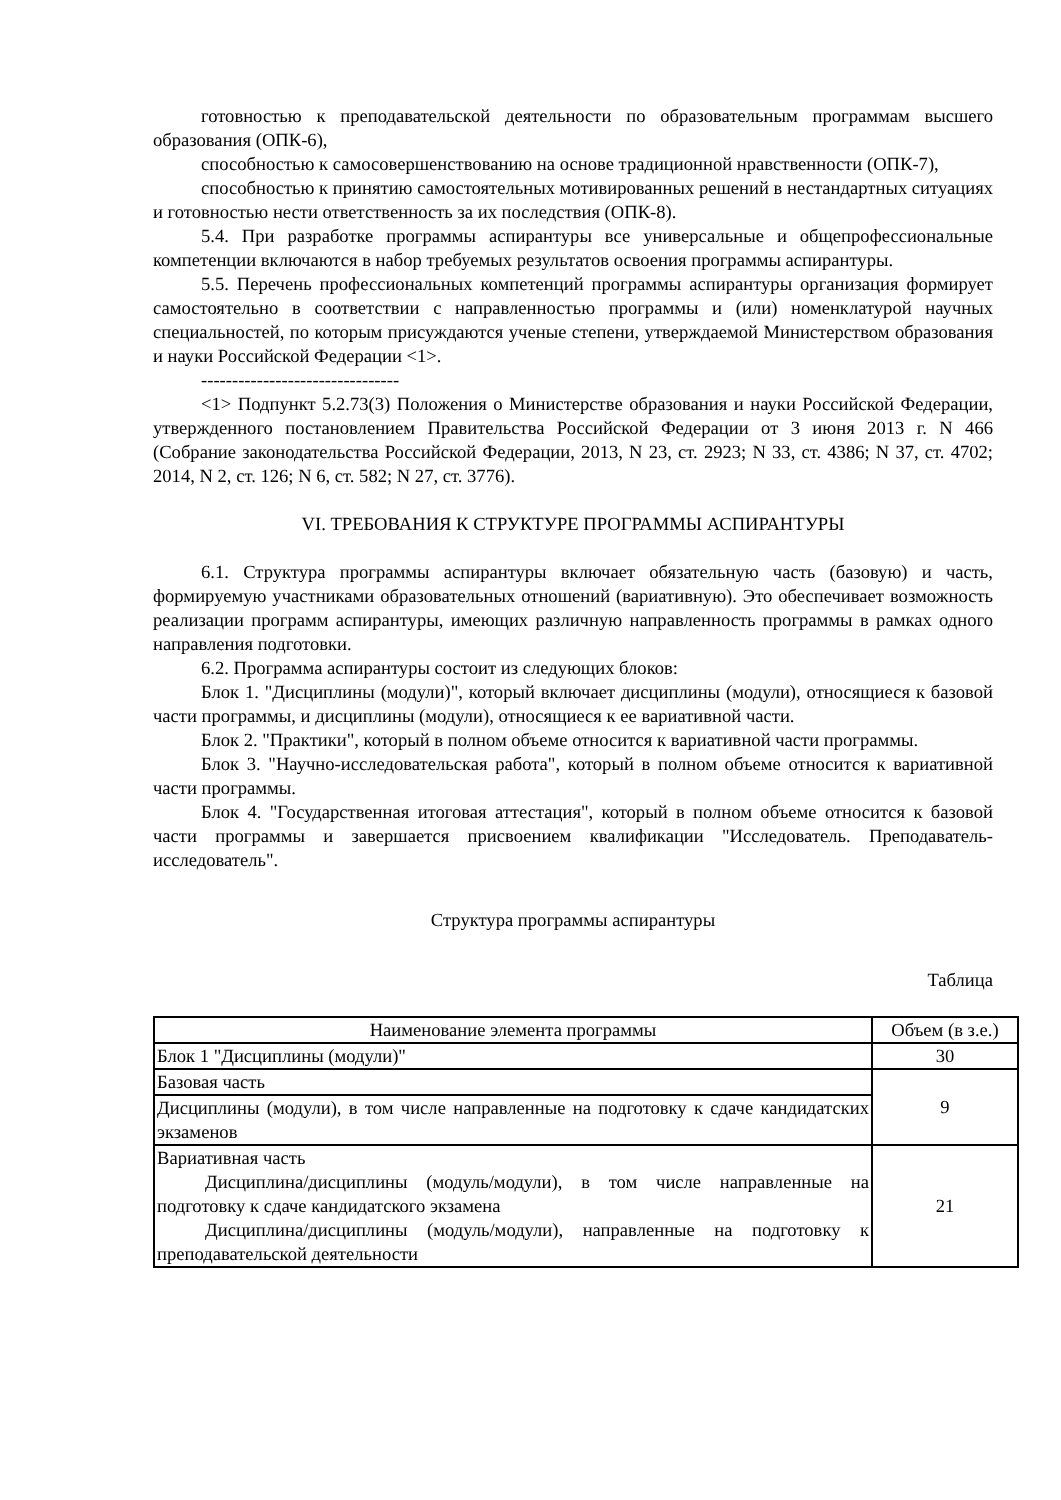готовностью к преподавательской деятельности по образовательным программам высшего образования (ОПК-6),
способностью к самосовершенствованию на основе традиционной нравственности (ОПК-7),
способностью к принятию самостоятельных мотивированных решений в нестандартных ситуациях и готовностью нести ответственность за их последствия (ОПК-8).
5.4. При разработке программы аспирантуры все универсальные и общепрофессиональные компетенции включаются в набор требуемых результатов освоения программы аспирантуры.
5.5. Перечень профессиональных компетенций программы аспирантуры организация формирует самостоятельно в соответствии с направленностью программы и (или) номенклатурой научных специальностей, по которым присуждаются ученые степени, утверждаемой Министерством образования и науки Российской Федерации <1>.
--------------------------------
<1> Подпункт 5.2.73(3) Положения о Министерстве образования и науки Российской Федерации, утвержденного постановлением Правительства Российской Федерации от 3 июня 2013 г. N 466 (Собрание законодательства Российской Федерации, 2013, N 23, ст. 2923; N 33, ст. 4386; N 37, ст. 4702; 2014, N 2, ст. 126; N 6, ст. 582; N 27, ст. 3776).
VI. ТРЕБОВАНИЯ К СТРУКТУРЕ ПРОГРАММЫ АСПИРАНТУРЫ
6.1. Структура программы аспирантуры включает обязательную часть (базовую) и часть, формируемую участниками образовательных отношений (вариативную). Это обеспечивает возможность реализации программ аспирантуры, имеющих различную направленность программы в рамках одного направления подготовки.
6.2. Программа аспирантуры состоит из следующих блоков:
Блок 1. "Дисциплины (модули)", который включает дисциплины (модули), относящиеся к базовой части программы, и дисциплины (модули), относящиеся к ее вариативной части.
Блок 2. "Практики", который в полном объеме относится к вариативной части программы.
Блок 3. "Научно-исследовательская работа", который в полном объеме относится к вариативной части программы.
Блок 4. "Государственная итоговая аттестация", который в полном объеме относится к базовой части программы и завершается присвоением квалификации "Исследователь. Преподаватель-исследователь".
Структура программы аспирантуры
Таблица
| Наименование элемента программы | Объем (в з.е.) |
| Блок 1 "Дисциплины (модули)" | 30 |
| Базовая часть | 9 |
| Дисциплины (модули), в том числе направленные на подготовку к сдаче кандидатских экзаменов | |
| Вариативная часть Дисциплина/дисциплины (модуль/модули), в том числе направленные на подготовку к сдаче кандидатского экзамена Дисциплина/дисциплины (модуль/модули), направленные на подготовку к преподавательской деятельности | 21 |